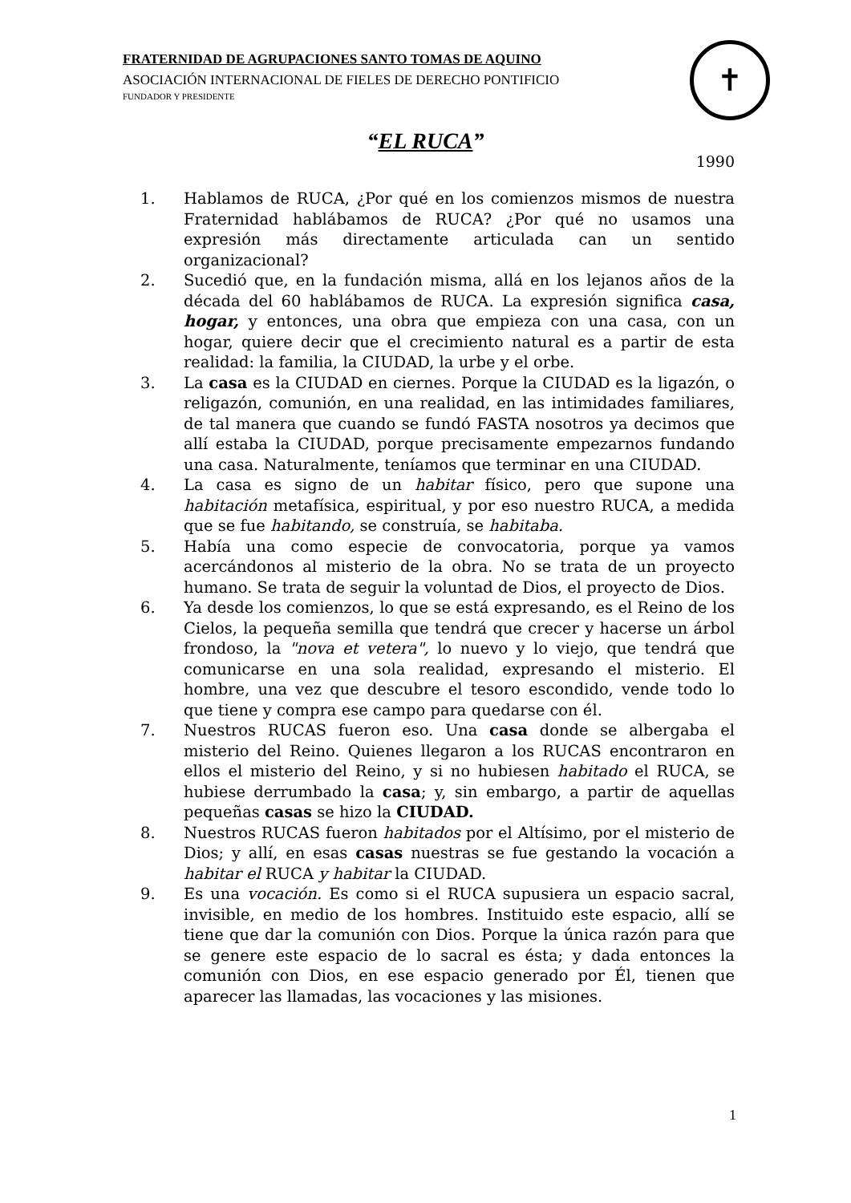FRATERNIDAD DE AGRUPACIONES SANTO TOMAS DE AQUINO
ASOCIACIÓN INTERNACIONAL DE FIELES DE DERECHO PONTIFICIO
FUNDADOR Y PRESIDENTE
✝
“EL RUCA”
1990
1. Hablamos de RUCA, ¿Por qué en los comienzos mismos de nuestra Fraternidad hablábamos de RUCA? ¿Por qué no usamos una expresión más directamente articulada can un sentido organizacional?
2. Sucedió que, en la fundación misma, allá en los lejanos años de la década del 60 hablábamos de RUCA. La expresión significa casa, hogar, y entonces, una obra que empieza con una casa, con un hogar, quiere decir que el crecimiento natural es a partir de esta realidad: la familia, la CIUDAD, la urbe y el orbe.
3. La casa es la CIUDAD en ciernes. Porque la CIUDAD es la ligazón, o religazón, comunión, en una realidad, en las intimidades familiares, de tal manera que cuando se fundó FASTA nosotros ya decimos que allí estaba la CIUDAD, porque precisamente empezarnos fundando una casa. Naturalmente, teníamos que terminar en una CIUDAD.
4. La casa es signo de un habitar físico, pero que supone una habitación metafísica, espiritual, y por eso nuestro RUCA, a medida que se fue habitando, se construía, se habitaba.
5. Había una como especie de convocatoria, porque ya vamos acercándonos al misterio de la obra. No se trata de un proyecto humano. Se trata de seguir la voluntad de Dios, el proyecto de Dios.
6. Ya desde los comienzos, lo que se está expresando, es el Reino de los Cielos, la pequeña semilla que tendrá que crecer y hacerse un árbol frondoso, la "nova et vetera", lo nuevo y lo viejo, que tendrá que comunicarse en una sola realidad, expresando el misterio. El hombre, una vez que descubre el tesoro escondido, vende todo lo que tiene y compra ese campo para quedarse con él.
7. Nuestros RUCAS fueron eso. Una casa donde se albergaba el misterio del Reino. Quienes llegaron a los RUCAS encontraron en ellos el misterio del Reino, y si no hubiesen habitado el RUCA, se hubiese derrumbado la casa; y, sin embargo, a partir de aquellas pequeñas casas se hizo la CIUDAD.
8. Nuestros RUCAS fueron habitados por el Altísimo, por el misterio de Dios; y allí, en esas casas nuestras se fue gestando la vocación a habitar el RUCA y habitar la CIUDAD.
9. Es una vocación. Es como si el RUCA supusiera un espacio sacral, invisible, en medio de los hombres. Instituido este espacio, allí se tiene que dar la comunión con Dios. Porque la única razón para que se genere este espacio de lo sacral es ésta; y dada entonces la comunión con Dios, en ese espacio generado por Él, tienen que aparecer las llamadas, las vocaciones y las misiones.
1